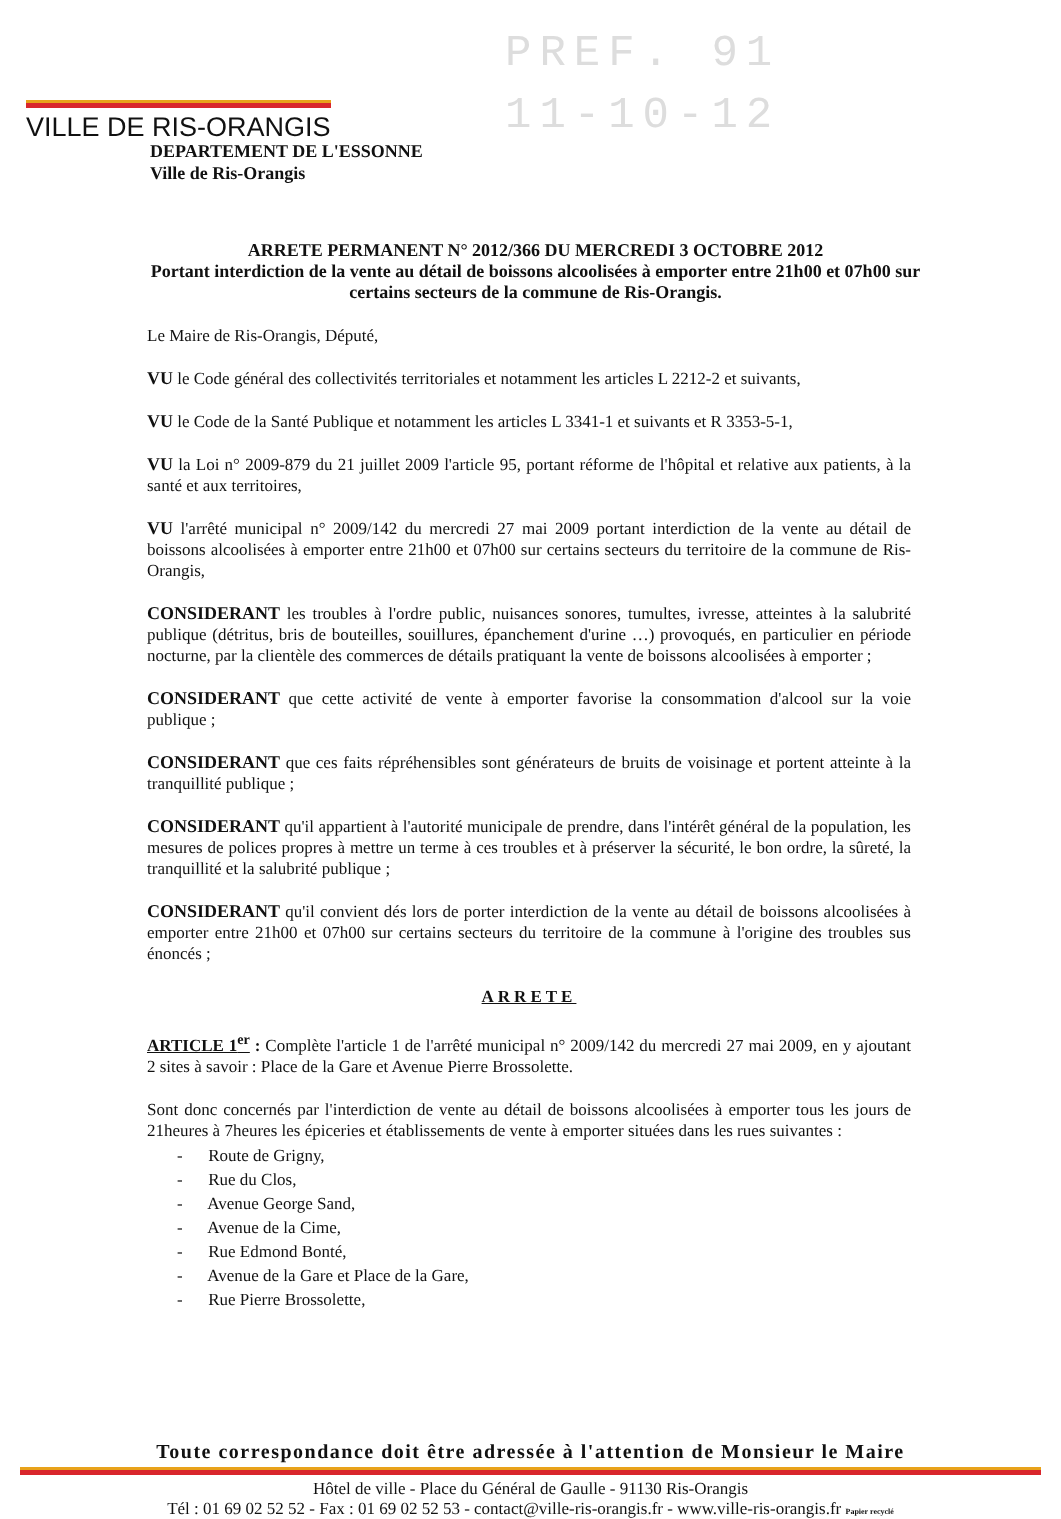VILLE DE RIS-ORANGIS
PREF. 91
11-10-12
DEPARTEMENT DE L'ESSONNE
Ville de Ris-Orangis
ARRETE PERMANENT N° 2012/366 DU MERCREDI 3 OCTOBRE 2012
Portant interdiction de la vente au détail de boissons alcoolisées à emporter entre 21h00 et 07h00 sur certains secteurs de la commune de Ris-Orangis.
Le Maire de Ris-Orangis, Député,
VU le Code général des collectivités territoriales et notamment les articles L 2212-2 et suivants,
VU le Code de la Santé Publique et notamment les articles L 3341-1 et suivants et R 3353-5-1,
VU la Loi n° 2009-879 du 21 juillet 2009 l'article 95, portant réforme de l'hôpital et relative aux patients, à la santé et aux territoires,
VU l'arrêté municipal n° 2009/142 du mercredi 27 mai 2009 portant interdiction de la vente au détail de boissons alcoolisées à emporter entre 21h00 et 07h00 sur certains secteurs du territoire de la commune de Ris-Orangis,
CONSIDERANT les troubles à l'ordre public, nuisances sonores, tumultes, ivresse, atteintes à la salubrité publique (détritus, bris de bouteilles, souillures, épanchement d'urine …) provoqués, en particulier en période nocturne, par la clientèle des commerces de détails pratiquant la vente de boissons alcoolisées à emporter ;
CONSIDERANT que cette activité de vente à emporter favorise la consommation d'alcool sur la voie publique ;
CONSIDERANT que ces faits répréhensibles sont générateurs de bruits de voisinage et portent atteinte à la tranquillité publique ;
CONSIDERANT qu'il appartient à l'autorité municipale de prendre, dans l'intérêt général de la population, les mesures de polices propres à mettre un terme à ces troubles et à préserver la sécurité, le bon ordre, la sûreté, la tranquillité et la salubrité publique ;
CONSIDERANT qu'il convient dés lors de porter interdiction de la vente au détail de boissons alcoolisées à emporter entre 21h00 et 07h00 sur certains secteurs du territoire de la commune à l'origine des troubles sus énoncés ;
ARRETE
ARTICLE 1<sup>er</sup> : Complète l'article 1 de l'arrêté municipal n° 2009/142 du mercredi 27 mai 2009, en y ajoutant 2 sites à savoir : Place de la Gare et Avenue Pierre Brossolette.
Sont donc concernés par l'interdiction de vente au détail de boissons alcoolisées à emporter tous les jours de 21heures à 7heures les épiceries et établissements de vente à emporter situées dans les rues suivantes :
- Route de Grigny,
- Rue du Clos,
- Avenue George Sand,
- Avenue de la Cime,
- Rue Edmond Bonté,
- Avenue de la Gare et Place de la Gare,
- Rue Pierre Brossolette,
Toute correspondance doit être adressée à l'attention de Monsieur le Maire
Hôtel de ville - Place du Général de Gaulle - 91130 Ris-Orangis
Tél : 01 69 02 52 52 - Fax : 01 69 02 52 53 - contact@ville-ris-orangis.fr - www.ville-ris-orangis.fr Papier recyclé